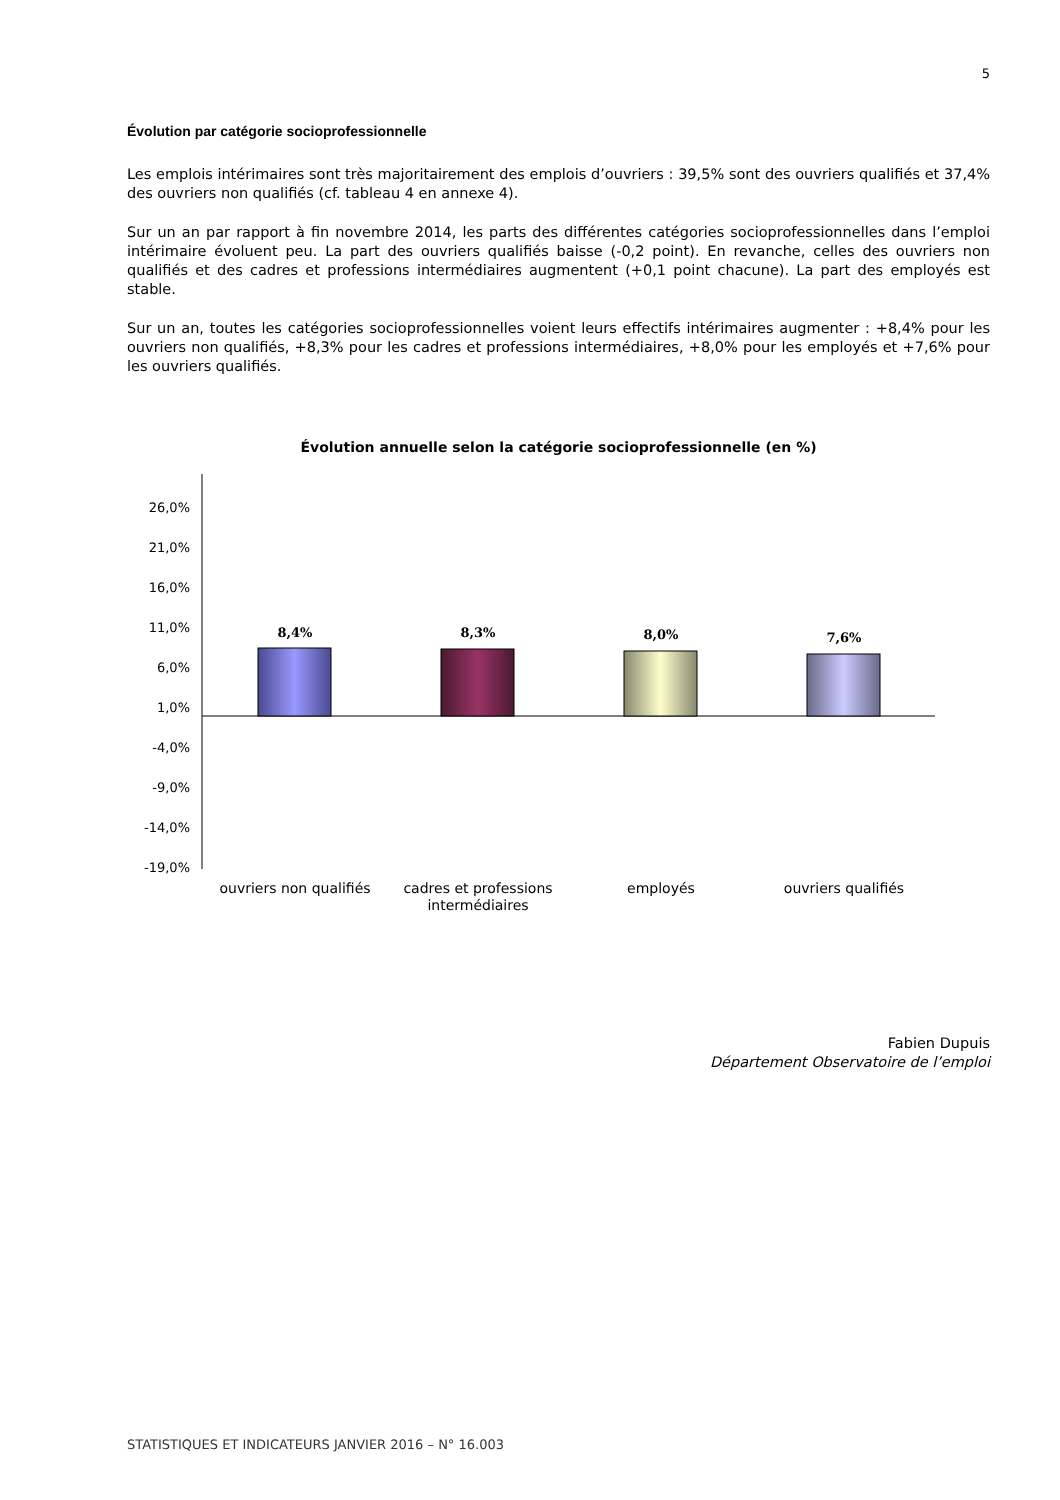5
Évolution par catégorie socioprofessionnelle
Les emplois intérimaires sont très majoritairement des emplois d’ouvriers : 39,5% sont des ouvriers qualifiés et 37,4% des ouvriers non qualifiés (cf. tableau 4 en annexe 4).
Sur un an par rapport à fin novembre 2014, les parts des différentes catégories socioprofessionnelles dans l’emploi intérimaire évoluent peu. La part des ouvriers qualifiés baisse (-0,2 point). En revanche, celles des ouvriers non qualifiés et des cadres et professions intermédiaires augmentent (+0,1 point chacune). La part des employés est stable.
Sur un an, toutes les catégories socioprofessionnelles voient leurs effectifs intérimaires augmenter : +8,4% pour les ouvriers non qualifiés, +8,3% pour les cadres et professions intermédiaires, +8,0% pour les employés et +7,6% pour les ouvriers qualifiés.
Évolution annuelle selon la catégorie socioprofessionnelle (en %)
26,0%
21,0%
16,0%
11,0%
6,0%
1,0%
-4,0%
-9,0%
-14,0%
-19,0%
8,4%
8,3%
8,0%
7,6%
ouvriers non qualifiés
cadres et professions
intermédiaires
employés
ouvriers qualifiés
Fabien Dupuis
Département Observatoire de l’emploi
STATISTIQUES ET INDICATEURS JANVIER 2016 – N° 16.003